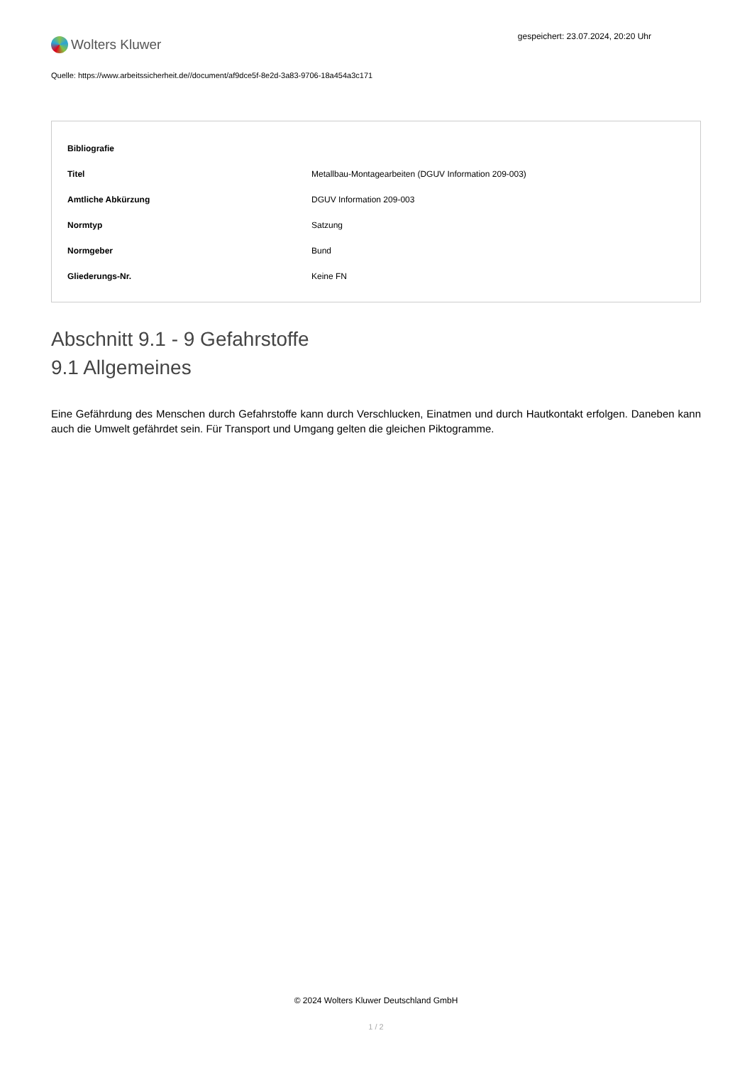Wolters Kluwer
gespeichert: 23.07.2024, 20:20 Uhr
Quelle: https://www.arbeitssicherheit.de//document/af9dce5f-8e2d-3a83-9706-18a454a3c171
| Bibliografie | |
| --- | --- |
| Titel | Metallbau-Montagearbeiten (DGUV Information 209-003) |
| Amtliche Abkürzung | DGUV Information 209-003 |
| Normtyp | Satzung |
| Normgeber | Bund |
| Gliederungs-Nr. | Keine FN |
Abschnitt 9.1 - 9 Gefahrstoffe
9.1 Allgemeines
Eine Gefährdung des Menschen durch Gefahrstoffe kann durch Verschlucken, Einatmen und durch Hautkontakt erfolgen. Daneben kann auch die Umwelt gefährdet sein. Für Transport und Umgang gelten die gleichen Piktogramme.
© 2024 Wolters Kluwer Deutschland GmbH
1 / 2